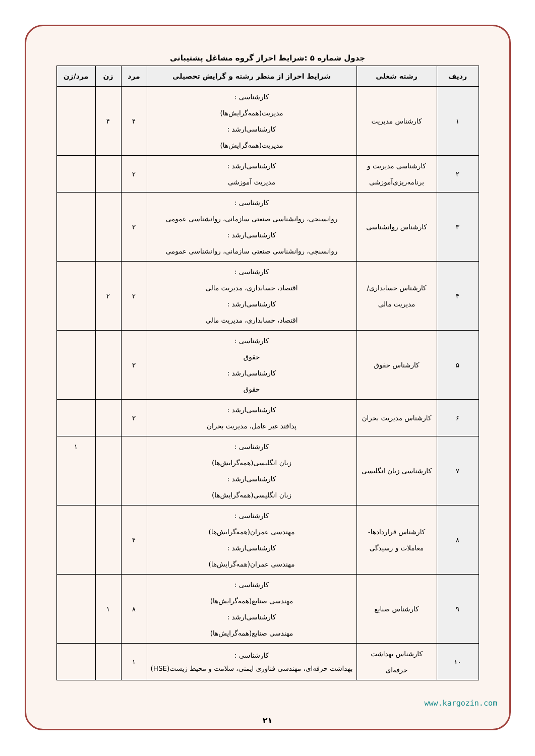جدول شماره ۵ :شرایط احراز گروه مشاغل پشتیبانی
| ردیف | رشته شغلی | شرایط احراز از منظر رشته و گرایش تحصیلی | مرد | زن | مرد/زن |
| --- | --- | --- | --- | --- | --- |
| ۱ | کارشناس مدیریت | کارشناسی : مدیریت(همه‌گرایش‌ها) کارشناسی‌ارشد : مدیریت(همه‌گرایش‌ها) | ۴ | ۴ | |
| ۲ | کارشناسی مدیریت و برنامه‌ریزی‌آموزشی | کارشناسی‌ارشد : مدیریت آموزشی | ۲ | | |
| ۳ | کارشناس روانشناسی | کارشناسی : روانسنجی، روانشناسی صنعتی سازمانی، روانشناسی عمومی کارشناسی‌ارشد : روانسنجی، روانشناسی صنعتی سازمانی، روانشناسی عمومی | ۳ | | |
| ۴ | کارشناس حسابداری/مدیریت مالی | کارشناسی : اقتصاد، حسابداری، مدیریت مالی کارشناسی‌ارشد : اقتصاد، حسابداری، مدیریت مالی | ۲ | ۲ | |
| ۵ | کارشناس حقوق | کارشناسی : حقوق کارشناسی‌ارشد : حقوق | ۳ | | |
| ۶ | کارشناس مدیریت بحران | کارشناسی‌ارشد : پدافند غیر عامل، مدیریت بحران | ۳ | | |
| ۷ | کارشناسی زبان انگلیسی | کارشناسی : زبان انگلیسی(همه‌گرایش‌ها) کارشناسی‌ارشد : زبان انگلیسی(همه‌گرایش‌ها) | | | ۱ |
| ۸ | کارشناس قراردادها- معاملات و رسیدگی | کارشناسی : مهندسی عمران(همه‌گرایش‌ها) کارشناسی‌ارشد : مهندسی عمران(همه‌گرایش‌ها) | ۴ | | |
| ۹ | کارشناس صنایع | کارشناسی : مهندسی صنایع(همه‌گرایش‌ها) کارشناسی‌ارشد : مهندسی صنایع(همه‌گرایش‌ها) | ۸ | ۱ | |
| ۱۰ | کارشناس بهداشت حرفه‌ای | کارشناسی : بهداشت حرفه‌ای، مهندسی فناوری ایمنی، سلامت و محیط زیست(HSE) | ۱ | | |
www.kargozin.com
۲۱